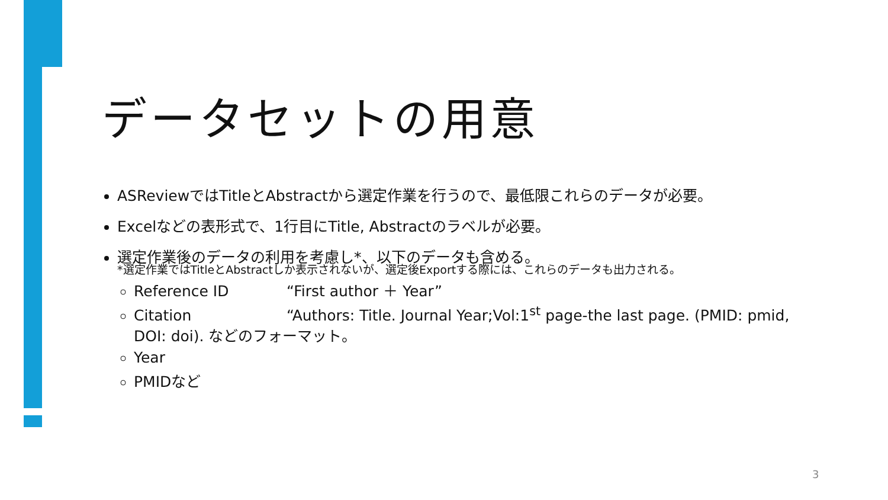データセットの用意
ASReviewではTitleとAbstractから選定作業を行うので、最低限これらのデータが必要。
Excelなどの表形式で、1行目にTitle, Abstractのラベルが必要。
選定作業後のデータの利用を考慮し*、以下のデータも含める。
*選定作業ではTitleとAbstractしか表示されないが、選定後Exportする際には、これらのデータも出力される。
Reference ID “First author ＋ Year”
Citation “Authors: Title. Journal Year;Vol:1<sup>st</sup> page-the last page. (PMID: pmid, DOI: doi). などのフォーマット。
Year
PMIDなど
3